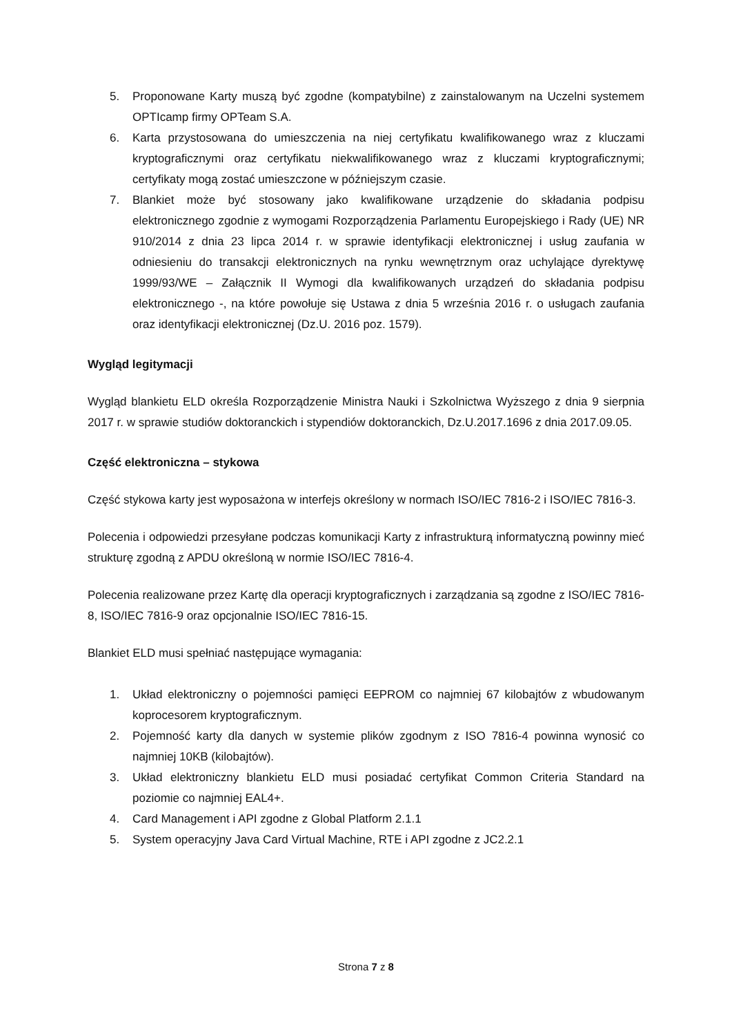5. Proponowane Karty muszą być zgodne (kompatybilne) z zainstalowanym na Uczelni systemem OPTIcamp firmy OPTeam S.A.
6. Karta przystosowana do umieszczenia na niej certyfikatu kwalifikowanego wraz z kluczami kryptograficznymi oraz certyfikatu niekwalifikowanego wraz z kluczami kryptograficznymi; certyfikaty mogą zostać umieszczone w późniejszym czasie.
7. Blankiet może być stosowany jako kwalifikowane urządzenie do składania podpisu elektronicznego zgodnie z wymogami Rozporządzenia Parlamentu Europejskiego i Rady (UE) NR 910/2014 z dnia 23 lipca 2014 r. w sprawie identyfikacji elektronicznej i usług zaufania w odniesieniu do transakcji elektronicznych na rynku wewnętrznym oraz uchylające dyrektywę 1999/93/WE – Załącznik II Wymogi dla kwalifikowanych urządzeń do składania podpisu elektronicznego -, na które powołuje się Ustawa z dnia 5 września 2016 r. o usługach zaufania oraz identyfikacji elektronicznej (Dz.U. 2016 poz. 1579).
Wygląd legitymacji
Wygląd blankietu ELD określa Rozporządzenie Ministra Nauki i Szkolnictwa Wyższego z dnia 9 sierpnia 2017 r. w sprawie studiów doktoranckich i stypendiów doktoranckich, Dz.U.2017.1696 z dnia 2017.09.05.
Część elektroniczna – stykowa
Część stykowa karty jest wyposażona w interfejs określony w normach ISO/IEC 7816-2 i ISO/IEC 7816-3.
Polecenia i odpowiedzi przesyłane podczas komunikacji Karty z infrastrukturą informatyczną powinny mieć strukturę zgodną z APDU określoną w normie ISO/IEC 7816-4.
Polecenia realizowane przez Kartę dla operacji kryptograficznych i zarządzania są zgodne z ISO/IEC 7816-8, ISO/IEC 7816-9 oraz opcjonalnie ISO/IEC 7816-15.
Blankiet ELD musi spełniać następujące wymagania:
1. Układ elektroniczny o pojemności pamięci EEPROM co najmniej 67 kilobajtów z wbudowanym koprocesorem kryptograficznym.
2. Pojemność karty dla danych w systemie plików zgodnym z ISO 7816-4 powinna wynosić co najmniej 10KB (kilobajtów).
3. Układ elektroniczny blankietu ELD musi posiadać certyfikat Common Criteria Standard na poziomie co najmniej EAL4+.
4. Card Management i API zgodne z Global Platform 2.1.1
5. System operacyjny Java Card Virtual Machine, RTE i API zgodne z JC2.2.1
Strona 7 z 8